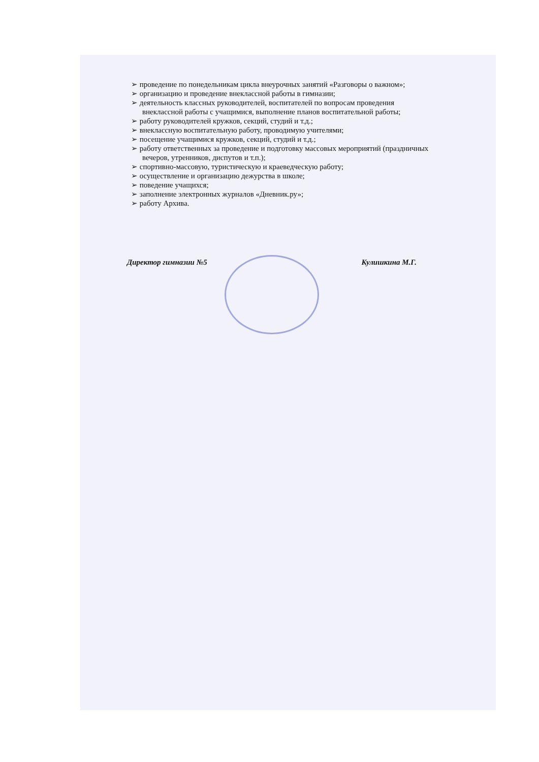➢ проведение по понедельникам цикла внеурочных занятий «Разговоры о важном»;
➢ организацию и проведение внеклассной работы в гимназии;
➢ деятельность классных руководителей, воспитателей по вопросам проведения внеклассной работы с учащимися, выполнение планов воспитательной работы;
➢ работу руководителей кружков, секций, студий и т.д.;
➢ внеклассную воспитательную работу, проводимую учителями;
➢ посещение учащимися кружков, секций, студий и т.д.;
➢ работу ответственных за проведение и подготовку массовых мероприятий (праздничных вечеров, утренников, диспутов и т.п.);
➢ спортивно-массовую, туристическую и краеведческую работу;
➢ осуществление и организацию дежурства в школе;
➢ поведение учащихся;
➢ заполнение электронных журналов «Дневник.ру»;
➢ работу Архива.
Директор гимназии №5 Кулишкина М.Г.